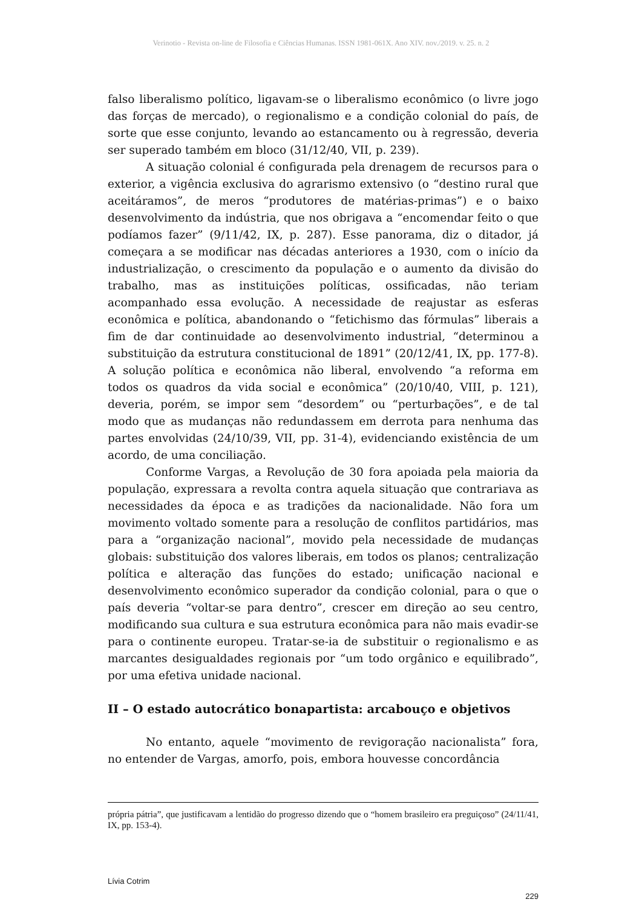Verinotio - Revista on-line de Filosofia e Ciências Humanas. ISSN 1981-061X. Ano XIV. nov./2019. v. 25. n. 2
falso liberalismo político, ligavam-se o liberalismo econômico (o livre jogo das forças de mercado), o regionalismo e a condição colonial do país, de sorte que esse conjunto, levando ao estancamento ou à regressão, deveria ser superado também em bloco (31/12/40, VII, p. 239).
A situação colonial é configurada pela drenagem de recursos para o exterior, a vigência exclusiva do agrarismo extensivo (o “destino rural que aceitáramos”, de meros “produtores de matérias-primas”) e o baixo desenvolvimento da indústria, que nos obrigava a “encomendar feito o que podíamos fazer” (9/11/42, IX, p. 287). Esse panorama, diz o ditador, já começara a se modificar nas décadas anteriores a 1930, com o início da industrialização, o crescimento da população e o aumento da divisão do trabalho, mas as instituições políticas, ossificadas, não teriam acompanhado essa evolução. A necessidade de reajustar as esferas econômica e política, abandonando o “fetichismo das fórmulas” liberais a fim de dar continuidade ao desenvolvimento industrial, “determinou a substituição da estrutura constitucional de 1891” (20/12/41, IX, pp. 177-8). A solução política e econômica não liberal, envolvendo “a reforma em todos os quadros da vida social e econômica” (20/10/40, VIII, p. 121), deveria, porém, se impor sem “desordem” ou “perturbações”, e de tal modo que as mudanças não redundassem em derrota para nenhuma das partes envolvidas (24/10/39, VII, pp. 31-4), evidenciando existência de um acordo, de uma conciliação.
Conforme Vargas, a Revolução de 30 fora apoiada pela maioria da população, expressara a revolta contra aquela situação que contrariava as necessidades da época e as tradições da nacionalidade. Não fora um movimento voltado somente para a resolução de conflitos partidários, mas para a “organização nacional”, movido pela necessidade de mudanças globais: substituição dos valores liberais, em todos os planos; centralização política e alteração das funções do estado; unificação nacional e desenvolvimento econômico superador da condição colonial, para o que o país deveria “voltar-se para dentro”, crescer em direção ao seu centro, modificando sua cultura e sua estrutura econômica para não mais evadir-se para o continente europeu. Tratar-se-ia de substituir o regionalismo e as marcantes desigualdades regionais por “um todo orgânico e equilibrado”, por uma efetiva unidade nacional.
II – O estado autocrático bonapartista: arcabouço e objetivos
No entanto, aquele “movimento de revigoração nacionalista” fora, no entender de Vargas, amorfo, pois, embora houvesse concordância
própria pátria”, que justificavam a lentidão do progresso dizendo que o “homem brasileiro era preguiçoso” (24/11/41, IX, pp. 153-4).
Lívia Cotrim
229